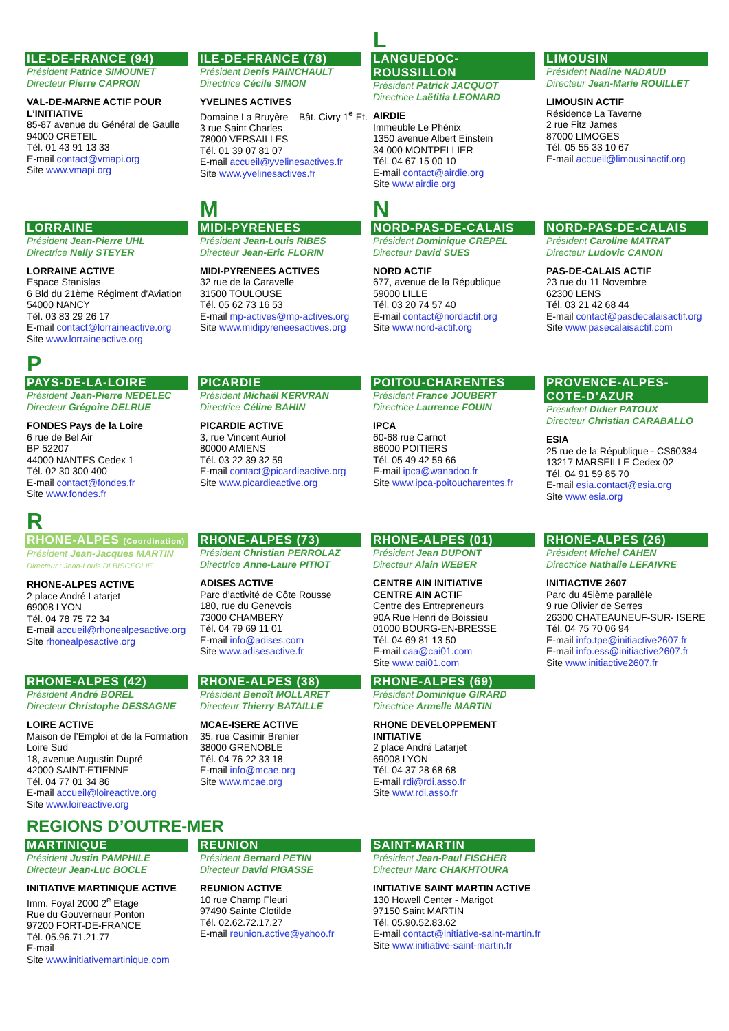ILE-DE-FRANCE (94)
Président Patrice SIMOUNET
Directeur Pierre CAPRON
VAL-DE-MARNE ACTIF POUR L’INITIATIVE
85-87 avenue du Général de Gaulle
94000 CRETEIL
Tél. 01 43 91 13 33
E-mail contact@vmapi.org
Site www.vmapi.org
ILE-DE-FRANCE (78)
Président Denis PAINCHAULT
Directrice Cécile SIMON
YVELINES ACTIVES
Domaine La Bruyère – Bât. Civry 1<sup>e</sup> Et.
3 rue Saint Charles
78000 VERSAILLES
Tél. 01 39 07 81 07
E-mail accueil@yvelinesactives.fr
Site www.yvelinesactives.fr
L
LANGUEDOC-ROUSSILLON
Président Patrick JACQUOT
Directrice Laëtitia LEONARD
AIRDIE
Immeuble Le Phénix
1350 avenue Albert Einstein
34 000 MONTPELLIER
Tél. 04 67 15 00 10
E-mail contact@airdie.org
Site www.airdie.org
LIMOUSIN
Président Nadine NADAUD
Directeur Jean-Marie ROUILLET
LIMOUSIN ACTIF
Résidence La Taverne
2 rue Fitz James
87000 LIMOGES
Tél. 05 55 33 10 67
E-mail accueil@limousinactif.org
LORRAINE
Président Jean-Pierre UHL
Directrice Nelly STEYER
LORRAINE ACTIVE
Espace Stanislas
6 Bld du 21ème Régiment d'Aviation
54000 NANCY
Tél. 03 83 29 26 17
E-mail contact@lorraineactive.org
Site www.lorraineactive.org
M
MIDI-PYRENEES
Président Jean-Louis RIBES
Directeur Jean-Eric FLORIN
MIDI-PYRENEES ACTIVES
32 rue de la Caravelle
31500 TOULOUSE
Tél. 05 62 73 16 53
E-mail mp-actives@mp-actives.org
Site www.midipyreneesactives.org
N
NORD-PAS-DE-CALAIS
Président Dominique CREPEL
Directeur David SUES
NORD ACTIF
677, avenue de la République
59000 LILLE
Tél. 03 20 74 57 40
E-mail contact@nordactif.org
Site www.nord-actif.org
NORD-PAS-DE-CALAIS
Président Caroline MATRAT
Directeur Ludovic CANON
PAS-DE-CALAIS ACTIF
23 rue du 11 Novembre
62300 LENS
Tél. 03 21 42 68 44
E-mail contact@pasdecalaisactif.org
Site www.pasecalaisactif.com
P
PAYS-DE-LA-LOIRE
Président Jean-Pierre NEDELEC
Directeur Grégoire DELRUE
FONDES Pays de la Loire
6 rue de Bel Air
BP 52207
44000 NANTES Cedex 1
Tél. 02 30 300 400
E-mail contact@fondes.fr
Site www.fondes.fr
PICARDIE
Président Michaël KERVRAN
Directrice Céline BAHIN
PICARDIE ACTIVE
3, rue Vincent Auriol
80000 AMIENS
Tél. 03 22 39 32 59
E-mail contact@picardieactive.org
Site www.picardieactive.org
POITOU-CHARENTES
Président France JOUBERT
Directrice Laurence FOUIN
IPCA
60-68 rue Carnot
86000 POITIERS
Tél. 05 49 42 59 66
E-mail ipca@wanadoo.fr
Site www.ipca-poitoucharentes.fr
PROVENCE-ALPES-COTE-D’AZUR
Président Didier PATOUX
Directeur Christian CARABALLO
ESIA
25 rue de la République - CS60334
13217 MARSEILLE Cedex 02
Tél. 04 91 59 85 70
E-mail esia.contact@esia.org
Site www.esia.org
R
RHONE-ALPES (Coordination)
Président Jean-Jacques MARTIN
Directeur : Jean-Louis DI BISCEGLIE
RHONE-ALPES ACTIVE
2 place André Latarjet
69008 LYON
Tél. 04 78 75 72 34
E-mail accueil@rhonealpesactive.org
Site rhonealpesactive.org
RHONE-ALPES (73)
Président Christian PERROLAZ
Directrice Anne-Laure PITIOT
ADISES ACTIVE
Parc d’activité de Côte Rousse
180, rue du Genevois
73000 CHAMBERY
Tél. 04 79 69 11 01
E-mail info@adises.com
Site www.adisesactive.fr
RHONE-ALPES (01)
Président Jean DUPONT
Directeur Alain WEBER
CENTRE AIN INITIATIVE
CENTRE AIN ACTIF
Centre des Entrepreneurs
90A Rue Henri de Boissieu
01000 BOURG-EN-BRESSE
Tél. 04 69 81 13 50
E-mail caa@cai01.com
Site www.cai01.com
RHONE-ALPES (26)
Président Michel CAHEN
Directrice Nathalie LEFAIVRE
INITIACTIVE 2607
Parc du 45ième parallèle
9 rue Olivier de Serres
26300 CHATEAUNEUF-SUR- ISERE
Tél. 04 75 70 06 94
E-mail info.tpe@initiactive2607.fr
E-mail info.ess@initiactive2607.fr
Site www.initiactive2607.fr
RHONE-ALPES (42)
Président André BOREL
Directeur Christophe DESSAGNE
LOIRE ACTIVE
Maison de l’Emploi et de la Formation Loire Sud
18, avenue Augustin Dupré
42000 SAINT-ETIENNE
Tél. 04 77 01 34 86
E-mail accueil@loireactive.org
Site www.loireactive.org
RHONE-ALPES (38)
Président Benoît MOLLARET
Directeur Thierry BATAILLE
MCAE-ISERE ACTIVE
35, rue Casimir Brenier
38000 GRENOBLE
Tél. 04 76 22 33 18
E-mail info@mcae.org
Site www.mcae.org
RHONE-ALPES (69)
Président Dominique GIRARD
Directrice Armelle MARTIN
RHONE DEVELOPPEMENT INITIATIVE
2 place André Latarjet
69008 LYON
Tél. 04 37 28 68 68
E-mail rdi@rdi.asso.fr
Site www.rdi.asso.fr
REGIONS D’OUTRE-MER
MARTINIQUE
Président Justin PAMPHILE
Directeur Jean-Luc BOCLE
INITIATIVE MARTINIQUE ACTIVE
Imm. Foyal 2000 2<sup>e</sup> Etage
Rue du Gouverneur Ponton
97200 FORT-DE-FRANCE
Tél. 05.96.71.21.77
E-mail
Site www.initiativemartinique.com
REUNION
Président Bernard PETIN
Directeur David PIGASSE
REUNION ACTIVE
10 rue Champ Fleuri
97490 Sainte Clotilde
Tél. 02.62.72.17.27
E-mail reunion.active@yahoo.fr
SAINT-MARTIN
Président Jean-Paul FISCHER
Directeur Marc CHAKHTOURA
INITIATIVE SAINT MARTIN ACTIVE
130 Howell Center - Marigot
97150 Saint MARTIN
Tél. 05.90.52.83.62
E-mail contact@initiative-saint-martin.fr
Site www.initiative-saint-martin.fr